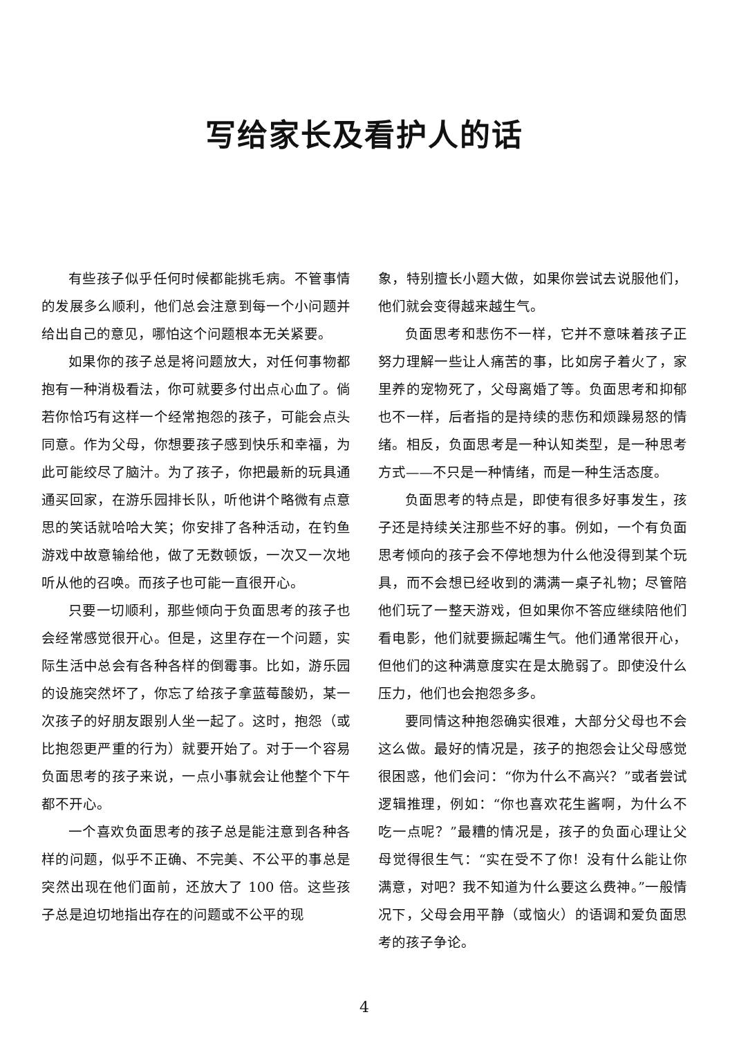写给家长及看护人的话
有些孩子似乎任何时候都能挑毛病。不管事情的发展多么顺利，他们总会注意到每一个小问题并给出自己的意见，哪怕这个问题根本无关紧要。
如果你的孩子总是将问题放大，对任何事物都抱有一种消极看法，你可就要多付出点心血了。倘若你恰巧有这样一个经常抱怨的孩子，可能会点头同意。作为父母，你想要孩子感到快乐和幸福，为此可能绞尽了脑汁。为了孩子，你把最新的玩具通通买回家，在游乐园排长队，听他讲个略微有点意思的笑话就哈哈大笑；你安排了各种活动，在钓鱼游戏中故意输给他，做了无数顿饭，一次又一次地听从他的召唤。而孩子也可能一直很开心。
只要一切顺利，那些倾向于负面思考的孩子也会经常感觉很开心。但是，这里存在一个问题，实际生活中总会有各种各样的倒霉事。比如，游乐园的设施突然坏了，你忘了给孩子拿蓝莓酸奶，某一次孩子的好朋友跟别人坐一起了。这时，抱怨（或比抱怨更严重的行为）就要开始了。对于一个容易负面思考的孩子来说，一点小事就会让他整个下午都不开心。
一个喜欢负面思考的孩子总是能注意到各种各样的问题，似乎不正确、不完美、不公平的事总是突然出现在他们面前，还放大了 100 倍。这些孩子总是迫切地指出存在的问题或不公平的现
象，特别擅长小题大做，如果你尝试去说服他们，他们就会变得越来越生气。
负面思考和悲伤不一样，它并不意味着孩子正努力理解一些让人痛苦的事，比如房子着火了，家里养的宠物死了，父母离婚了等。负面思考和抑郁也不一样，后者指的是持续的悲伤和烦躁易怒的情绪。相反，负面思考是一种认知类型，是一种思考方式——不只是一种情绪，而是一种生活态度。
负面思考的特点是，即使有很多好事发生，孩子还是持续关注那些不好的事。例如，一个有负面思考倾向的孩子会不停地想为什么他没得到某个玩具，而不会想已经收到的满满一桌子礼物；尽管陪他们玩了一整天游戏，但如果你不答应继续陪他们看电影，他们就要撅起嘴生气。他们通常很开心，但他们的这种满意度实在是太脆弱了。即使没什么压力，他们也会抱怨多多。
要同情这种抱怨确实很难，大部分父母也不会这么做。最好的情况是，孩子的抱怨会让父母感觉很困惑，他们会问：“你为什么不高兴？”或者尝试逻辑推理，例如：“你也喜欢花生酱啊，为什么不吃一点呢？”最糟的情况是，孩子的负面心理让父母觉得很生气：“实在受不了你！没有什么能让你满意，对吧？我不知道为什么要这么费神。”一般情况下，父母会用平静（或恼火）的语调和爱负面思考的孩子争论。
4